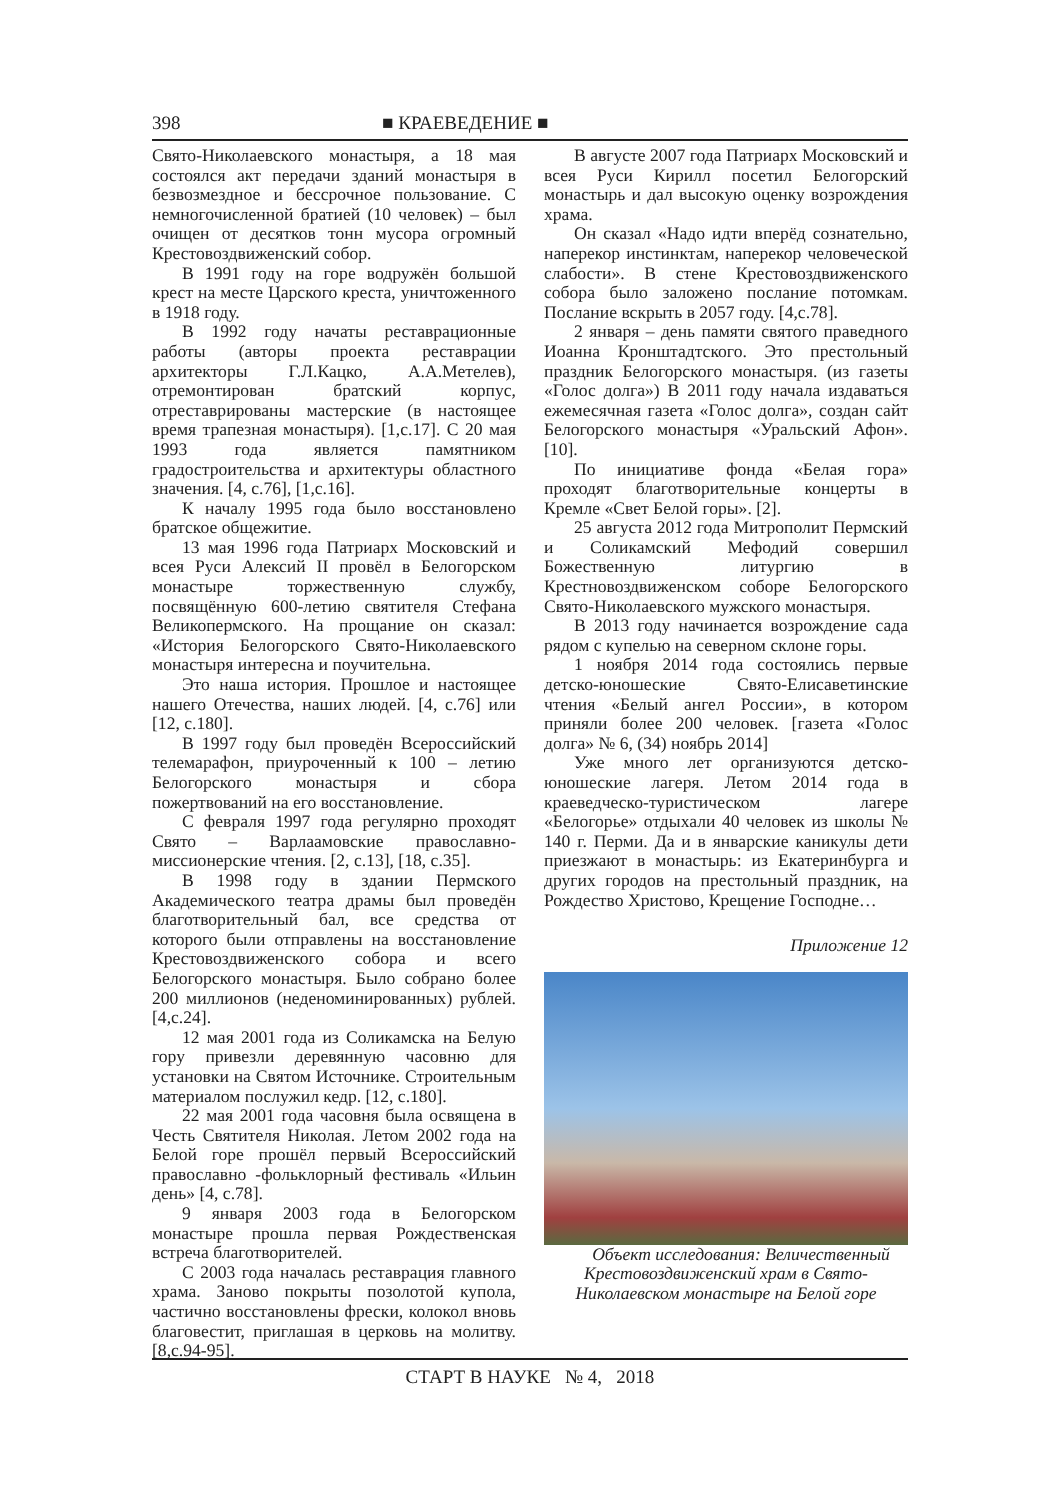398 ■ КРАЕВЕДЕНИЕ ■
Свято-Николаевского монастыря, а 18 мая состоялся акт передачи зданий монастыря в безвозмездное и бессрочное пользование. С немногочисленной братией (10 человек) – был очищен от десятков тонн мусора огромный Крестовоздвиженский собор.
В 1991 году на горе водружён большой крест на месте Царского креста, уничтоженного в 1918 году.
В 1992 году начаты реставрационные работы (авторы проекта реставрации архитекторы Г.Л.Кацко, А.А.Метелев), отремонтирован братский корпус, отреставрированы мастерские (в настоящее время трапезная монастыря). [1,с.17]. С 20 мая 1993 года является памятником градостроительства и архитектуры областного значения. [4, с.76], [1,с.16].
К началу 1995 года было восстановлено братское общежитие.
13 мая 1996 года Патриарх Московский и всея Руси Алексий II провёл в Белогорском монастыре торжественную службу, посвящённую 600-летию святителя Стефана Великопермского. На прощание он сказал: «История Белогорского Свято-Николаевского монастыря интересна и поучительна.
Это наша история. Прошлое и настоящее нашего Отечества, наших людей. [4, с.76] или [12, с.180].
В 1997 году был проведён Всероссийский телемарафон, приуроченный к 100 – летию Белогорского монастыря и сбора пожертвований на его восстановление.
С февраля 1997 года регулярно проходят Свято – Варлаамовские православно-миссионерские чтения. [2, с.13], [18, с.35].
В 1998 году в здании Пермского Академического театра драмы был проведён благотворительный бал, все средства от которого были отправлены на восстановление Крестовоздвиженского собора и всего Белогорского монастыря. Было собрано более 200 миллионов (неденоминированных) рублей. [4,с.24].
12 мая 2001 года из Соликамска на Белую гору привезли деревянную часовню для установки на Святом Источнике. Строительным материалом послужил кедр. [12, с.180].
22 мая 2001 года часовня была освящена в Честь Святителя Николая. Летом 2002 года на Белой горе прошёл первый Всероссийский православно -фольклорный фестиваль «Ильин день» [4, с.78].
9 января 2003 года в Белогорском монастыре прошла первая Рождественская встреча благотворителей.
С 2003 года началась реставрация главного храма. Заново покрыты позолотой купола, частично восстановлены фрески, колокол вновь благовестит, приглашая в церковь на молитву. [8,с.94-95].
В августе 2007 года Патриарх Московский и всея Руси Кирилл посетил Белогорский монастырь и дал высокую оценку возрождения храма.
Он сказал «Надо идти вперёд сознательно, наперекор инстинктам, наперекор человеческой слабости». В стене Крестовоздвиженского собора было заложено послание потомкам. Послание вскрыть в 2057 году. [4,с.78].
2 января – день памяти святого праведного Иоанна Кронштадтского. Это престольный праздник Белогорского монастыря. (из газеты «Голос долга») В 2011 году начала издаваться ежемесячная газета «Голос долга», создан сайт Белогорского монастыря «Уральский Афон». [10].
По инициативе фонда «Белая гора» проходят благотворительные концерты в Кремле «Свет Белой горы». [2].
25 августа 2012 года Митрополит Пермский и Соликамский Мефодий совершил Божественную литургию в Крестновоздвиженском соборе Белогорского Свято-Николаевского мужского монастыря.
В 2013 году начинается возрождение сада рядом с купелью на северном склоне горы.
1 ноября 2014 года состоялись первые детско-юношеские Свято-Елисаветинские чтения «Белый ангел России», в котором приняли более 200 человек. [газета «Голос долга» № 6, (34) ноябрь 2014]
Уже много лет организуются детско-юношеские лагеря. Летом 2014 года в краеведческо-туристическом лагере «Белогорье» отдыхали 40 человек из школы № 140 г. Перми. Да и в январские каникулы дети приезжают в монастырь: из Екатеринбурга и других городов на престольный праздник, на Рождество Христово, Крещение Господне…
Приложение 12
Объект исследования: Величественный Крестовоздвиженский храм в Свято-Николаевском монастыре на Белой горе
СТАРТ В НАУКЕ № 4, 2018